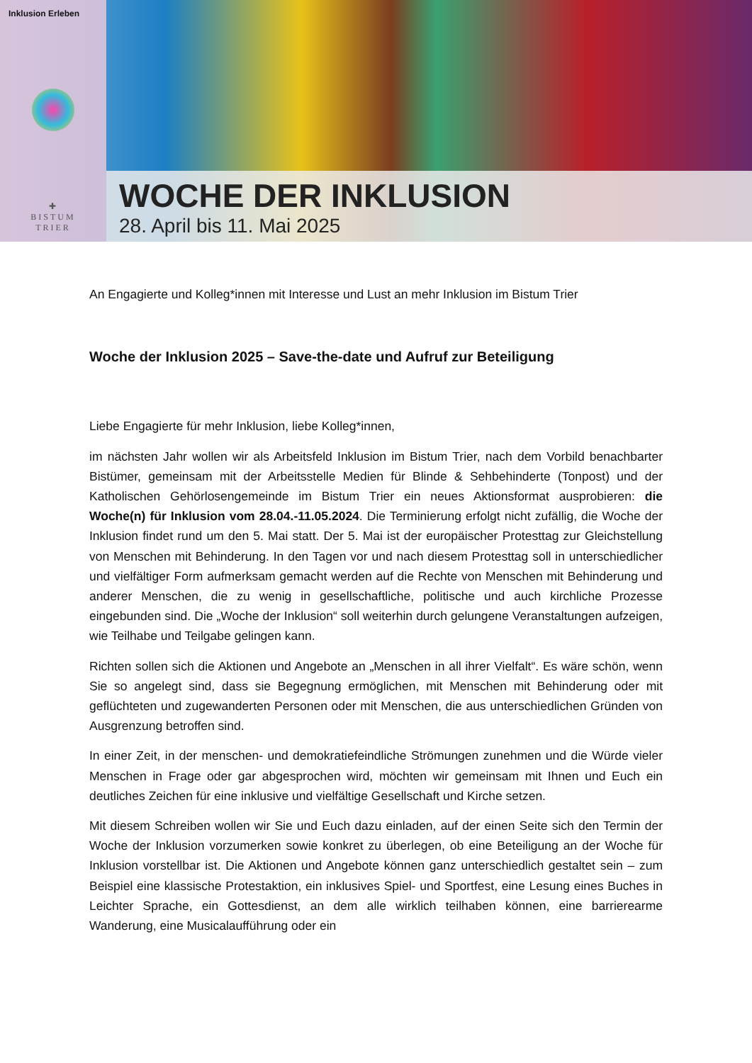Inklusion Erleben
✚
BISTUM
TRIER
WOCHE DER INKLUSION
28. April bis 11. Mai 2025
An Engagierte und Kolleg*innen mit Interesse und Lust an mehr Inklusion im Bistum Trier
Woche der Inklusion 2025 – Save-the-date und Aufruf zur Beteiligung
Liebe Engagierte für mehr Inklusion, liebe Kolleg*innen,
im nächsten Jahr wollen wir als Arbeitsfeld Inklusion im Bistum Trier, nach dem Vorbild benachbarter Bistümer, gemeinsam mit der Arbeitsstelle Medien für Blinde & Sehbehinderte (Tonpost) und der Katholischen Gehörlosengemeinde im Bistum Trier ein neues Aktionsformat ausprobieren: die Woche(n) für Inklusion vom 28.04.-11.05.2024. Die Terminierung erfolgt nicht zufällig, die Woche der Inklusion findet rund um den 5. Mai statt. Der 5. Mai ist der europäischer Protesttag zur Gleichstellung von Menschen mit Behinderung. In den Tagen vor und nach diesem Protesttag soll in unterschiedlicher und vielfältiger Form aufmerksam gemacht werden auf die Rechte von Menschen mit Behinderung und anderer Menschen, die zu wenig in gesellschaftliche, politische und auch kirchliche Prozesse eingebunden sind. Die „Woche der Inklusion“ soll weiterhin durch gelungene Veranstaltungen aufzeigen, wie Teilhabe und Teilgabe gelingen kann.
Richten sollen sich die Aktionen und Angebote an „Menschen in all ihrer Vielfalt“. Es wäre schön, wenn Sie so angelegt sind, dass sie Begegnung ermöglichen, mit Menschen mit Behinderung oder mit geflüchteten und zugewanderten Personen oder mit Menschen, die aus unterschiedlichen Gründen von Ausgrenzung betroffen sind.
In einer Zeit, in der menschen- und demokratiefeindliche Strömungen zunehmen und die Würde vieler Menschen in Frage oder gar abgesprochen wird, möchten wir gemeinsam mit Ihnen und Euch ein deutliches Zeichen für eine inklusive und vielfältige Gesellschaft und Kirche setzen.
Mit diesem Schreiben wollen wir Sie und Euch dazu einladen, auf der einen Seite sich den Termin der Woche der Inklusion vorzumerken sowie konkret zu überlegen, ob eine Beteiligung an der Woche für Inklusion vorstellbar ist. Die Aktionen und Angebote können ganz unterschiedlich gestaltet sein – zum Beispiel eine klassische Protestaktion, ein inklusives Spiel- und Sportfest, eine Lesung eines Buches in Leichter Sprache, ein Gottesdienst, an dem alle wirklich teilhaben können, eine barrierearme Wanderung, eine Musicalaufführung oder ein